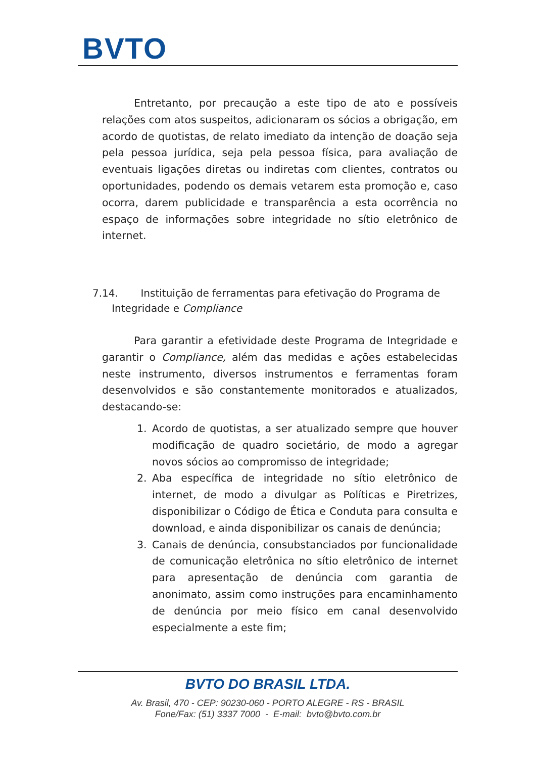BVTO
Entretanto, por precaução a este tipo de ato e possíveis relações com atos suspeitos, adicionaram os sócios a obrigação, em acordo de quotistas, de relato imediato da intenção de doação seja pela pessoa jurídica, seja pela pessoa física, para avaliação de eventuais ligações diretas ou indiretas com clientes, contratos ou oportunidades, podendo os demais vetarem esta promoção e, caso ocorra, darem publicidade e transparência a esta ocorrência no espaço de informações sobre integridade no sítio eletrônico de internet.
7.14. Instituição de ferramentas para efetivação do Programa de
Integridade e Compliance
Para garantir a efetividade deste Programa de Integridade e garantir o Compliance, além das medidas e ações estabelecidas neste instrumento, diversos instrumentos e ferramentas foram desenvolvidos e são constantemente monitorados e atualizados, destacando-se:
1. Acordo de quotistas, a ser atualizado sempre que houver modificação de quadro societário, de modo a agregar novos sócios ao compromisso de integridade;
2. Aba específica de integridade no sítio eletrônico de internet, de modo a divulgar as Políticas e Piretrizes, disponibilizar o Código de Ética e Conduta para consulta e download, e ainda disponibilizar os canais de denúncia;
3. Canais de denúncia, consubstanciados por funcionalidade de comunicação eletrônica no sítio eletrônico de internet para apresentação de denúncia com garantia de anonimato, assim como instruções para encaminhamento de denúncia por meio físico em canal desenvolvido especialmente a este fim;
BVTO DO BRASIL LTDA.
Av. Brasil, 470 - CEP: 90230-060 - PORTO ALEGRE - RS - BRASIL
Fone/Fax: (51) 3337 7000 - E-mail: bvto@bvto.com.br